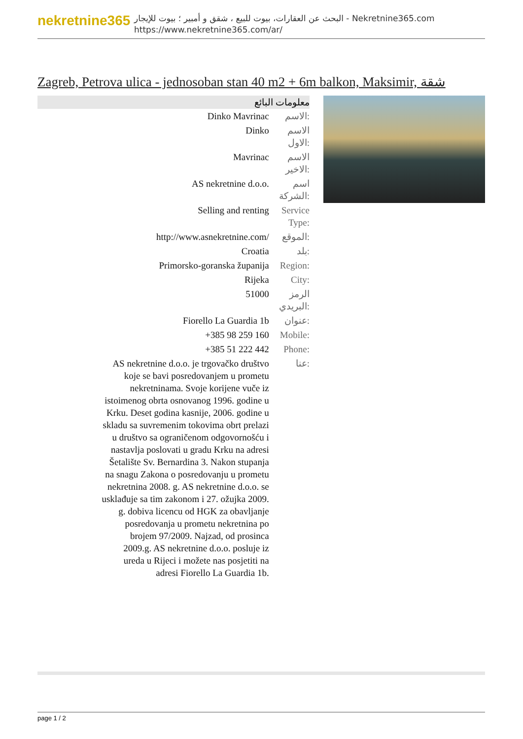nekretnine365
البحث عن العقارات، بيوت للبيع ، شقق و أمبير ؛ بيوت للإيجار - Nekretnine365.com
https://www.nekretnine365.com/ar/
Zagreb, Petrova ulica - jednosoban stan 40 m2 + 6m balkon, Maksimir, شقة
معلومات البائع
| Dinko Mavrinac | الاسم: |
| Dinko | الاسم الاول: |
| Mavrinac | الاسم الاخير: |
| AS nekretnine d.o.o. | اسم الشركة: |
| Selling and renting | Service Type: |
| http://www.asnekretnine.com/ | الموقع: |
| Croatia | بلد: |
| Primorsko-goranska županija | Region: |
| Rijeka | City: |
| 51000 | الرمز البريدي: |
| Fiorello La Guardia 1b | عنوان: |
| +385 98 259 160 | Mobile: |
| +385 51 222 442 | Phone: |
| AS nekretnine d.o.o. je trgovačko društvo koje se bavi posredovanjem u prometu nekretninama. Svoje korijene vuče iz istoimenog obrta osnovanog 1996. godine u Krku. Deset godina kasnije, 2006. godine u skladu sa suvremenim tokovima obrt prelazi u društvo sa ograničenom odgovornošću i nastavlja poslovati u gradu Krku na adresi Šetalište Sv. Bernardina 3. Nakon stupanja na snagu Zakona o posredovanju u prometu nekretnina 2008. g. AS nekretnine d.o.o. se usklađuje sa tim zakonom i 27. ožujka 2009. g. dobiva licencu od HGK za obavljanje posredovanja u prometu nekretnina po brojem 97/2009. Najzad, od prosinca 2009.g. AS nekretnine d.o.o. posluje iz ureda u Rijeci i možete nas posjetiti na adresi Fiorello La Guardia 1b. | عنا: |
page 1 / 2